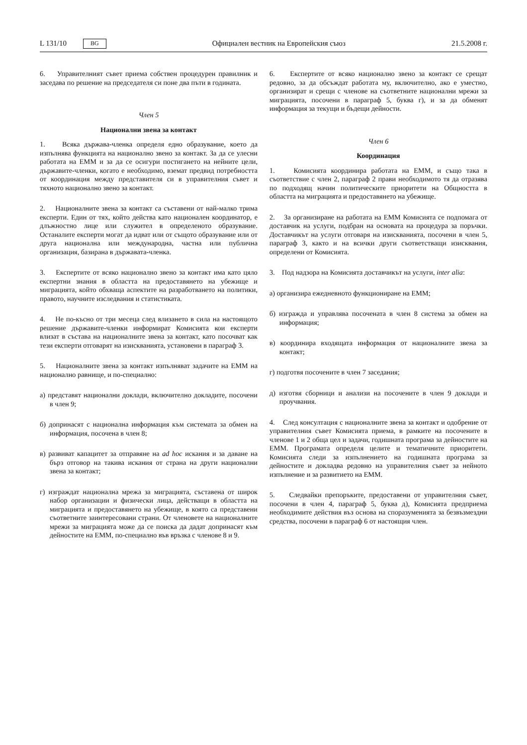L 131/10 BG Официален вестник на Европейския съюз 21.5.2008 г.
6. Управителният съвет приема собствен процедурен правилник и заседава по решение на председателя си поне два пъти в годината.
Член 5
Национални звена за контакт
1. Всяка държава-членка определя едно образувание, което да изпълнява функцията на национално звено за контакт. За да се улесни работата на ЕММ и за да се осигури постигането на нейните цели, държавите-членки, когато е необходимо, вземат предвид потребността от координация между представителя си в управителния съвет и тяхното национално звено за контакт.
2. Националните звена за контакт са съставени от най-малко трима експерти. Един от тях, който действа като национален координатор, е длъжностно лице или служител в определеното образувание. Останалите експерти могат да идват или от същото образувание или от друга национална или международна, частна или публична организация, базирана в държавата-членка.
3. Експертите от всяко национално звено за контакт има като цяло експертни знания в областта на предоставянето на убежище и миграцията, който обхваща аспектите на разработването на политики, правото, научните изследвания и статистиката.
4. Не по-късно от три месеца след влизането в сила на настоящото решение държавите-членки информират Комисията кои експерти влизат в състава на националните звена за контакт, като посочват как тези експерти отговарят на изискванията, установени в параграф 3.
5. Националните звена за контакт изпълняват задачите на ЕММ на национално равнище, и по-специално:
а) представят национални доклади, включително докладите, посочени в член 9;
б) допринасят с национална информация към системата за обмен на информация, посочена в член 8;
в) развиват капацитет за отправяне на ad hoc искания и за даване на бърз отговор на такива искания от страна на други национални звена за контакт;
г) изграждат национална мрежа за миграцията, съставена от широк набор организации и физически лица, действащи в областта на миграцията и предоставянето на убежище, в която са представени съответните заинтересовани страни. От членовете на националните мрежи за миграцията може да се поиска да дадат допринасят към дейностите на ЕММ, по-специално във връзка с членове 8 и 9.
6. Експертите от всяко национално звено за контакт се срещат редовно, за да обсъждат работата му, включително, ако е уместно, организират и срещи с членове на съответните национални мрежи за миграцията, посочени в параграф 5, буква г), и за да обменят информация за текущи и бъдещи дейности.
Член 6
Координация
1. Комисията координира работата на ЕММ, и също така в съответствие с член 2, параграф 2 прави необходимото тя да отразява по подходящ начин политическите приоритети на Общността в областта на миграцията и предоставянето на убежище.
2. За организиране на работата на ЕММ Комисията се подпомага от доставчик на услуги, подбран на основата на процедура за поръчки. Доставчикът на услуги отговаря на изискванията, посочени в член 5, параграф 3, както и на всички други съответстващи изисквания, определени от Комисията.
3. Под надзора на Комисията доставчикът на услуги, inter alia:
а) организира ежедневното функциониране на ЕММ;
б) изгражда и управлява посочената в член 8 система за обмен на информация;
в) координира входящата информация от националните звена за контакт;
г) подготвя посочените в член 7 заседания;
д) изготвя сборници и анализи на посочените в член 9 доклади и проучвания.
4. След консултация с националните звена за контакт и одобрение от управителния съвет Комисията приема, в рамките на посочените в членове 1 и 2 обща цел и задачи, годишната програма за дейностите на ЕММ. Програмата определя целите и тематичните приоритети. Комисията следи за изпълнението на годишната програма за дейностите и докладва редовно на управителния съвет за нейното изпълнение и за развитието на ЕММ.
5. Следвайки препоръките, предоставени от управителния съвет, посочени в член 4, параграф 5, буква д), Комисията предприема необходимите действия въз основа на споразуменията за безвъзмездни средства, посочени в параграф 6 от настоящия член.